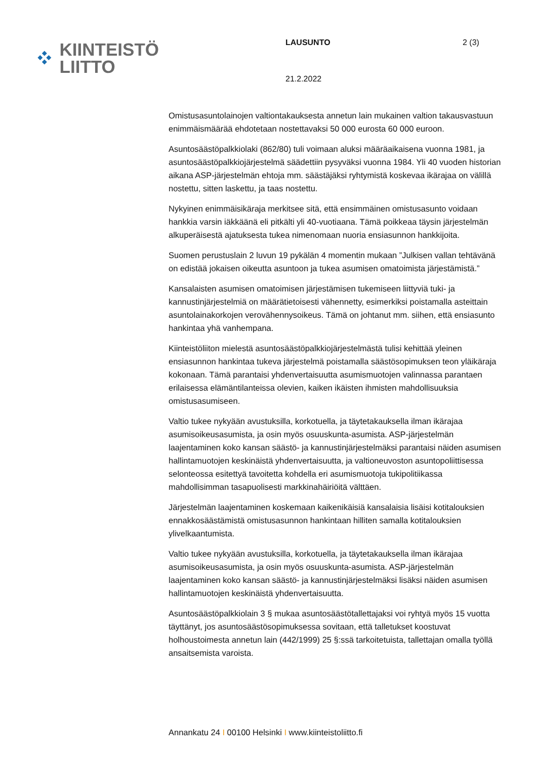KIINTEISTÖ
LIITTO
LAUSUNTO
21.2.2022
2 (3)
Omistusasuntolainojen valtiontakauksesta annetun lain mukainen valtion takausvastuun enimmäismäärää ehdotetaan nostettavaksi 50 000 eurosta 60 000 euroon.
Asuntosäästöpalkkiolaki (862/80) tuli voimaan aluksi määräaikaisena vuonna 1981, ja asuntosäästöpalkkiojärjestelmä säädettiin pysyväksi vuonna 1984. Yli 40 vuoden historian aikana ASP-järjestelmän ehtoja mm. säästäjäksi ryhtymistä koskevaa ikärajaa on välillä nostettu, sitten laskettu, ja taas nostettu.
Nykyinen enimmäisikäraja merkitsee sitä, että ensimmäinen omistusasunto voidaan hankkia varsin iäkkäänä eli pitkälti yli 40-vuotiaana. Tämä poikkeaa täysin järjestelmän alkuperäisestä ajatuksesta tukea nimenomaan nuoria ensiasunnon hankkijoita.
Suomen perustuslain 2 luvun 19 pykälän 4 momentin mukaan ”Julkisen vallan tehtävänä on edistää jokaisen oikeutta asuntoon ja tukea asumisen omatoimista järjestämistä.”
Kansalaisten asumisen omatoimisen järjestämisen tukemiseen liittyviä tuki- ja kannustinjärjestelmiä on määrätietoisesti vähennetty, esimerkiksi poistamalla asteittain asuntolainakorkojen verovähennysoikeus. Tämä on johtanut mm. siihen, että ensiasunto hankintaa yhä vanhempana.
Kiinteistöliiton mielestä asuntosäästöpalkkiojärjestelmästä tulisi kehittää yleinen ensiasunnon hankintaa tukeva järjestelmä poistamalla säästösopimuksen teon yläikäraja kokonaan. Tämä parantaisi yhdenvertaisuutta asumismuotojen valinnassa parantaen erilaisessa elämäntilanteissa olevien, kaiken ikäisten ihmisten mahdollisuuksia omistusasumiseen.
Valtio tukee nykyään avustuksilla, korkotuella, ja täytetakauksella ilman ikärajaa asumisoikeusasumista, ja osin myös osuuskunta-asumista. ASP-järjestelmän laajentaminen koko kansan säästö- ja kannustinjärjestelmäksi parantaisi näiden asumisen hallintamuotojen keskinäistä yhdenvertaisuutta, ja valtioneuvoston asuntopoliittisessa selonteossa esitettyä tavoitetta kohdella eri asumismuotoja tukipolitiikassa mahdollisimman tasapuolisesti markkinahäiriöitä välttäen.
Järjestelmän laajentaminen koskemaan kaikenikäisiä kansalaisia lisäisi kotitalouksien ennakkosäästämistä omistusasunnon hankintaan hilliten samalla kotitalouksien ylivelkaantumista.
Valtio tukee nykyään avustuksilla, korkotuella, ja täytetakauksella ilman ikärajaa asumisoikeusasumista, ja osin myös osuuskunta-asumista. ASP-järjestelmän laajentaminen koko kansan säästö- ja kannustinjärjestelmäksi lisäksi näiden asumisen hallintamuotojen keskinäistä yhdenvertaisuutta.
Asuntosäästöpalkkiolain 3 § mukaa asuntosäästötallettajaksi voi ryhtyä myös 15 vuotta täyttänyt, jos asuntosäästösopimuksessa sovitaan, että talletukset koostuvat holhoustoimesta annetun lain (442/1999) 25 §:ssä tarkoitetuista, tallettajan omalla työllä ansaitsemista varoista.
Annankatu 24 I 00100 Helsinki I www.kiinteistoliitto.fi